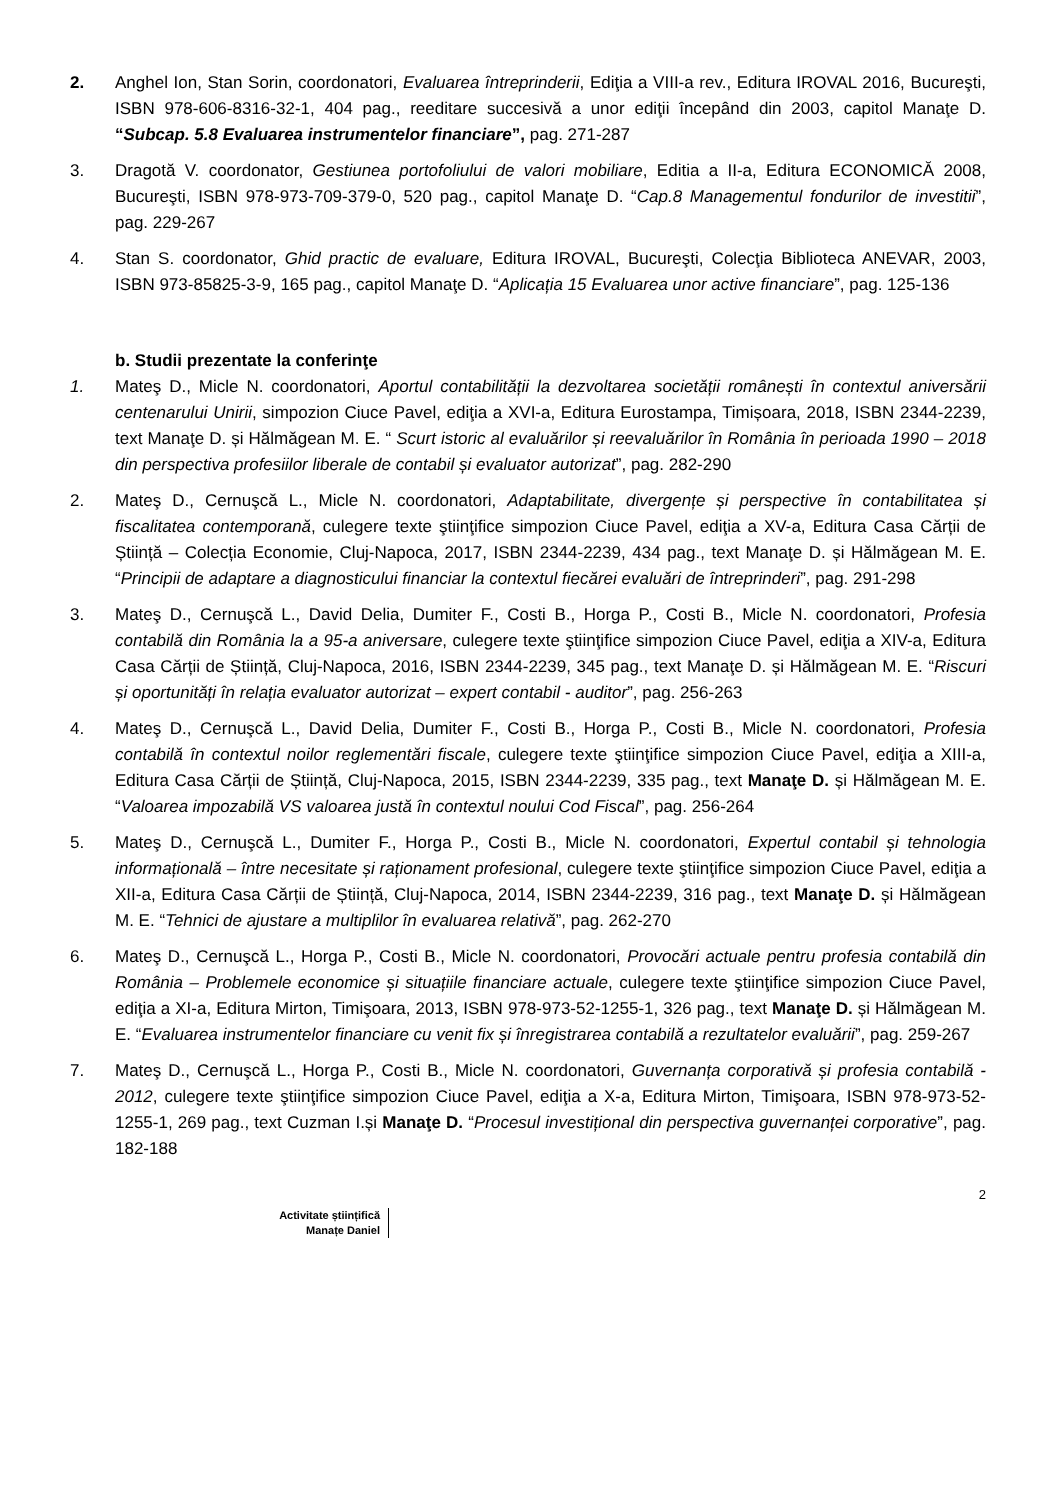2. Anghel Ion, Stan Sorin, coordonatori, Evaluarea întreprinderii, Ediţia a VIII-a rev., Editura IROVAL 2016, Bucureşti, ISBN 978-606-8316-32-1, 404 pag., reeditare succesivă a unor ediţii începând din 2003, capitol Manaţe D. “Subcap. 5.8 Evaluarea instrumentelor financiare”, pag. 271-287
3. Dragotă V. coordonator, Gestiunea portofoliului de valori mobiliare, Editia a II-a, Editura ECONOMICĂ 2008, Bucureşti, ISBN 978-973-709-379-0, 520 pag., capitol Manaţe D. “Cap.8 Managementul fondurilor de investitii”, pag. 229-267
4. Stan S. coordonator, Ghid practic de evaluare, Editura IROVAL, Bucureşti, Colecţia Biblioteca ANEVAR, 2003, ISBN 973-85825-3-9, 165 pag., capitol Manaţe D. “Aplicația 15 Evaluarea unor active financiare”, pag. 125-136
b. Studii prezentate la conferinţe
1. Mateş D., Micle N. coordonatori, Aportul contabilității la dezvoltarea societății românești în contextul aniversării centenarului Unirii, simpozion Ciuce Pavel, ediţia a XVI-a, Editura Eurostampa, Timișoara, 2018, ISBN 2344-2239, text Manaţe D. și Hălmăgean M. E. “ Scurt istoric al evaluărilor și reevaluărilor în România în perioada 1990 – 2018 din perspectiva profesiilor liberale de contabil și evaluator autorizat”, pag. 282-290
2. Mateş D., Cernuşcă L., Micle N. coordonatori, Adaptabilitate, divergențe și perspective în contabilitatea și fiscalitatea contemporană, culegere texte ştiinţifice simpozion Ciuce Pavel, ediţia a XV-a, Editura Casa Cărții de Știință – Colecția Economie, Cluj-Napoca, 2017, ISBN 2344-2239, 434 pag., text Manaţe D. și Hălmăgean M. E. “Principii de adaptare a diagnosticului financiar la contextul fiecărei evaluări de întreprinderi”, pag. 291-298
3. Mateş D., Cernuşcă L., David Delia, Dumiter F., Costi B., Horga P., Costi B., Micle N. coordonatori, Profesia contabilă din România la a 95-a aniversare, culegere texte ştiinţifice simpozion Ciuce Pavel, ediţia a XIV-a, Editura Casa Cărții de Știință, Cluj-Napoca, 2016, ISBN 2344-2239, 345 pag., text Manaţe D. și Hălmăgean M. E. “Riscuri și oportunități în relația evaluator autorizat – expert contabil - auditor”, pag. 256-263
4. Mateş D., Cernuşcă L., David Delia, Dumiter F., Costi B., Horga P., Costi B., Micle N. coordonatori, Profesia contabilă în contextul noilor reglementări fiscale, culegere texte ştiinţifice simpozion Ciuce Pavel, ediţia a XIII-a, Editura Casa Cărții de Știință, Cluj-Napoca, 2015, ISBN 2344-2239, 335 pag., text Manaţe D. și Hălmăgean M. E. “Valoarea impozabilă VS valoarea justă în contextul noului Cod Fiscal”, pag. 256-264
5. Mateş D., Cernuşcă L., Dumiter F., Horga P., Costi B., Micle N. coordonatori, Expertul contabil și tehnologia informațională – între necesitate și raționament profesional, culegere texte ştiinţifice simpozion Ciuce Pavel, ediţia a XII-a, Editura Casa Cărții de Știință, Cluj-Napoca, 2014, ISBN 2344-2239, 316 pag., text Manaţe D. și Hălmăgean M. E. “Tehnici de ajustare a multiplilor în evaluarea relativă”, pag. 262-270
6. Mateş D., Cernuşcă L., Horga P., Costi B., Micle N. coordonatori, Provocări actuale pentru profesia contabilă din România – Problemele economice și situațiile financiare actuale, culegere texte ştiinţifice simpozion Ciuce Pavel, ediţia a XI-a, Editura Mirton, Timişoara, 2013, ISBN 978-973-52-1255-1, 326 pag., text Manaţe D. și Hălmăgean M. E. “Evaluarea instrumentelor financiare cu venit fix și înregistrarea contabilă a rezultatelor evaluării”, pag. 259-267
7. Mateş D., Cernuşcă L., Horga P., Costi B., Micle N. coordonatori, Guvernanța corporativă și profesia contabilă - 2012, culegere texte ştiinţifice simpozion Ciuce Pavel, ediţia a X-a, Editura Mirton, Timişoara, ISBN 978-973-52-1255-1, 269 pag., text Cuzman I.și Manaţe D. “Procesul investițional din perspectiva guvernanței corporative”, pag. 182-188
2
Activitate științifică
Manațe Daniel